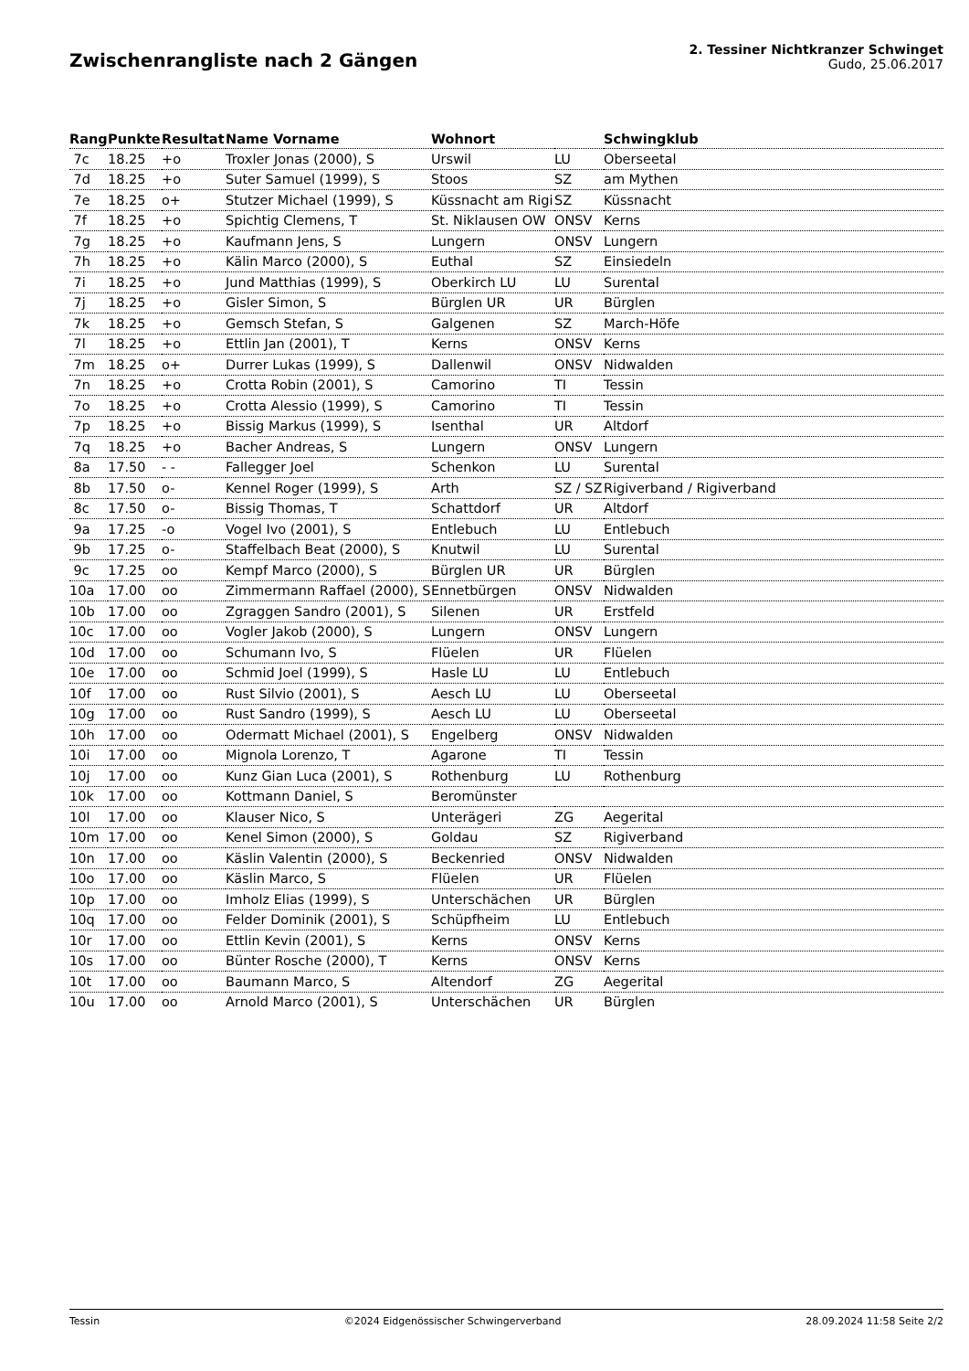Zwischenrangliste nach 2 Gängen
2. Tessiner Nichtkranzer Schwinget
Gudo, 25.06.2017
| Rang | Punkte | Resultat | Name Vorname | Wohnort | | Schwingklub |
| --- | --- | --- | --- | --- | --- | --- |
| 7c | 18.25 | +o | Troxler Jonas (2000), S | Urswil | LU | Oberseetal |
| 7d | 18.25 | +o | Suter Samuel (1999), S | Stoos | SZ | am Mythen |
| 7e | 18.25 | o+ | Stutzer Michael (1999), S | Küssnacht am Rigi | SZ | Küssnacht |
| 7f | 18.25 | +o | Spichtig Clemens, T | St. Niklausen OW | ONSV | Kerns |
| 7g | 18.25 | +o | Kaufmann Jens, S | Lungern | ONSV | Lungern |
| 7h | 18.25 | +o | Kälin Marco (2000), S | Euthal | SZ | Einsiedeln |
| 7i | 18.25 | +o | Jund Matthias (1999), S | Oberkirch LU | LU | Surental |
| 7j | 18.25 | +o | Gisler Simon, S | Bürglen UR | UR | Bürglen |
| 7k | 18.25 | +o | Gemsch Stefan, S | Galgenen | SZ | March-Höfe |
| 7l | 18.25 | +o | Ettlin Jan (2001), T | Kerns | ONSV | Kerns |
| 7m | 18.25 | o+ | Durrer Lukas (1999), S | Dallenwil | ONSV | Nidwalden |
| 7n | 18.25 | +o | Crotta Robin (2001), S | Camorino | TI | Tessin |
| 7o | 18.25 | +o | Crotta Alessio (1999), S | Camorino | TI | Tessin |
| 7p | 18.25 | +o | Bissig Markus (1999), S | Isenthal | UR | Altdorf |
| 7q | 18.25 | +o | Bacher Andreas, S | Lungern | ONSV | Lungern |
| 8a | 17.50 | - - | Fallegger Joel | Schenkon | LU | Surental |
| 8b | 17.50 | o- | Kennel Roger (1999), S | Arth | SZ / SZ | Rigiverband / Rigiverband |
| 8c | 17.50 | o- | Bissig Thomas, T | Schattdorf | UR | Altdorf |
| 9a | 17.25 | -o | Vogel Ivo (2001), S | Entlebuch | LU | Entlebuch |
| 9b | 17.25 | o- | Staffelbach Beat (2000), S | Knutwil | LU | Surental |
| 9c | 17.25 | oo | Kempf Marco (2000), S | Bürglen UR | UR | Bürglen |
| 10a | 17.00 | oo | Zimmermann Raffael (2000), S | Ennetbürgen | ONSV | Nidwalden |
| 10b | 17.00 | oo | Zgraggen Sandro (2001), S | Silenen | UR | Erstfeld |
| 10c | 17.00 | oo | Vogler Jakob (2000), S | Lungern | ONSV | Lungern |
| 10d | 17.00 | oo | Schumann Ivo, S | Flüelen | UR | Flüelen |
| 10e | 17.00 | oo | Schmid Joel (1999), S | Hasle LU | LU | Entlebuch |
| 10f | 17.00 | oo | Rust Silvio (2001), S | Aesch LU | LU | Oberseetal |
| 10g | 17.00 | oo | Rust Sandro (1999), S | Aesch LU | LU | Oberseetal |
| 10h | 17.00 | oo | Odermatt Michael (2001), S | Engelberg | ONSV | Nidwalden |
| 10i | 17.00 | oo | Mignola Lorenzo, T | Agarone | TI | Tessin |
| 10j | 17.00 | oo | Kunz Gian Luca (2001), S | Rothenburg | LU | Rothenburg |
| 10k | 17.00 | oo | Kottmann Daniel, S | Beromünster | | |
| 10l | 17.00 | oo | Klauser Nico, S | Unterägeri | ZG | Aegerital |
| 10m | 17.00 | oo | Kenel Simon (2000), S | Goldau | SZ | Rigiverband |
| 10n | 17.00 | oo | Käslin Valentin (2000), S | Beckenried | ONSV | Nidwalden |
| 10o | 17.00 | oo | Käslin Marco, S | Flüelen | UR | Flüelen |
| 10p | 17.00 | oo | Imholz Elias (1999), S | Unterschächen | UR | Bürglen |
| 10q | 17.00 | oo | Felder Dominik (2001), S | Schüpfheim | LU | Entlebuch |
| 10r | 17.00 | oo | Ettlin Kevin (2001), S | Kerns | ONSV | Kerns |
| 10s | 17.00 | oo | Bünter Rosche (2000), T | Kerns | ONSV | Kerns |
| 10t | 17.00 | oo | Baumann Marco, S | Altendorf | ZG | Aegerital |
| 10u | 17.00 | oo | Arnold Marco (2001), S | Unterschächen | UR | Bürglen |
Tessin ©2024 Eidgenössischer Schwingerverband 28.09.2024 11:58 Seite 2/2